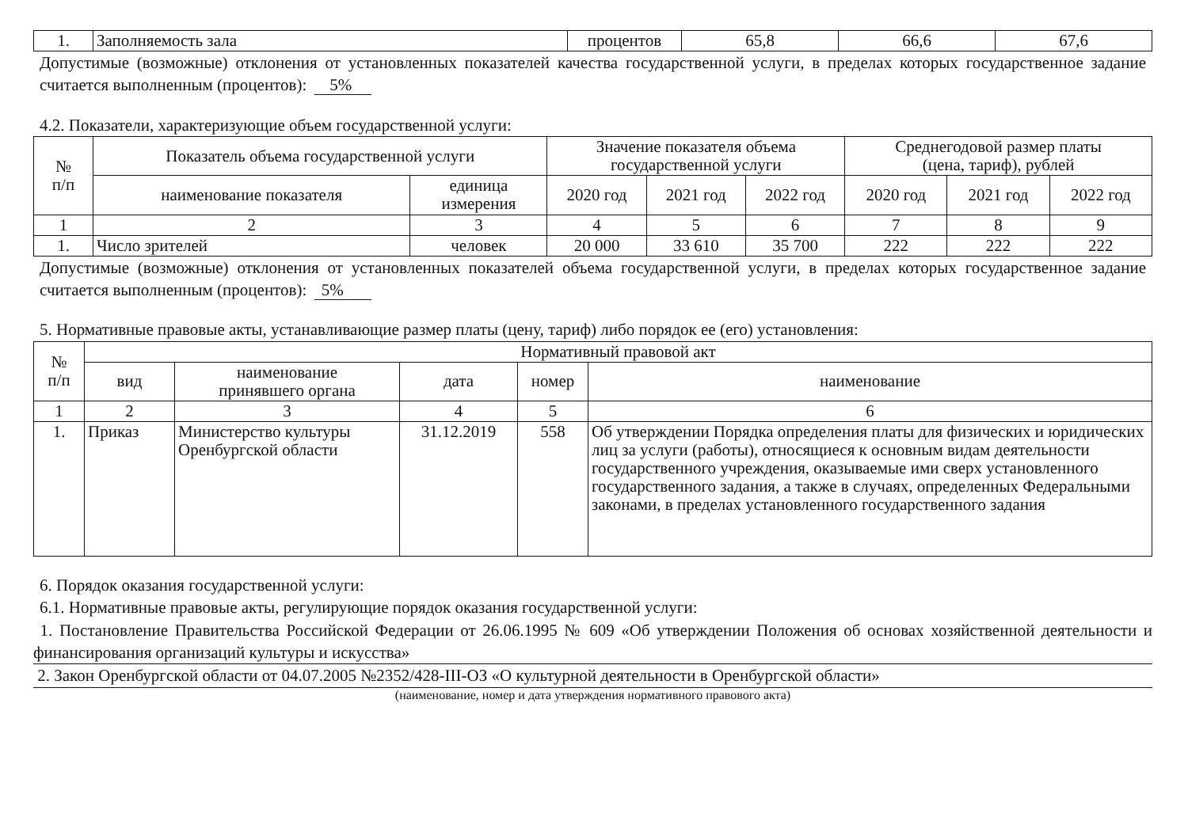| 1. | Заполняемость зала | процентов | 65,8 | 66,6 | 67,6 |
Допустимые (возможные) отклонения от установленных показателей качества государственной услуги, в пределах которых государственное задание считается выполненным (процентов): 5%
4.2. Показатели, характеризующие объем государственной услуги:
| № п/п | Показатель объема государственной услуги | | Значение показателя объема государственной услуги | | | Среднегодовой размер платы (цена, тариф), рублей | | |
| --- | --- | --- | --- | --- | --- | --- | --- | --- |
| | наименование показателя | единица измерения | 2020 год | 2021 год | 2022 год | 2020 год | 2021 год | 2022 год |
| 1 | 2 | 3 | 4 | 5 | 6 | 7 | 8 | 9 |
| 1. | Число зрителей | человек | 20 000 | 33 610 | 35 700 | 222 | 222 | 222 |
Допустимые (возможные) отклонения от установленных показателей объема государственной услуги, в пределах которых государственное задание считается выполненным (процентов): 5%
5. Нормативные правовые акты, устанавливающие размер платы (цену, тариф) либо порядок ее (его) установления:
| № п/п | Нормативный правовой акт | | | | |
| --- | --- | --- | --- | --- | --- |
| | вид | наименование принявшего органа | дата | номер | наименование |
| 1 | 2 | 3 | 4 | 5 | 6 |
| 1. | Приказ | Министерство культуры Оренбургской области | 31.12.2019 | 558 | Об утверждении Порядка определения платы для физических и юридических лиц за услуги (работы), относящиеся к основным видам деятельности государственного учреждения, оказываемые ими сверх установленного государственного задания, а также в случаях, определенных Федеральными законами, в пределах установленного государственного задания |
6. Порядок оказания государственной услуги:
6.1. Нормативные правовые акты, регулирующие порядок оказания государственной услуги:
1. Постановление Правительства Российской Федерации от 26.06.1995 № 609 «Об утверждении Положения об основах хозяйственной деятельности и финансирования организаций культуры и искусства»
2. Закон Оренбургской области от 04.07.2005 №2352/428-III-ОЗ «О культурной деятельности в Оренбургской области»
(наименование, номер и дата утверждения нормативного правового акта)